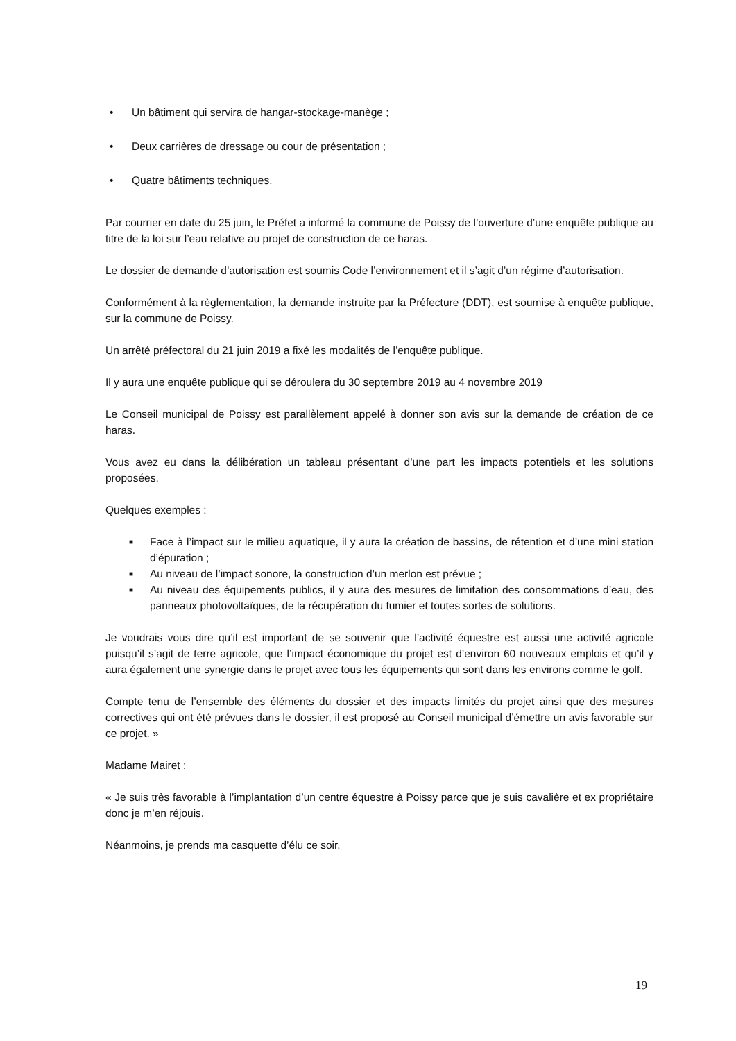• Un bâtiment qui servira de hangar-stockage-manège ;
• Deux carrières de dressage ou cour de présentation ;
• Quatre bâtiments techniques.
Par courrier en date du 25 juin, le Préfet a informé la commune de Poissy de l’ouverture d’une enquête publique au titre de la loi sur l’eau relative au projet de construction de ce haras.
Le dossier de demande d’autorisation est soumis Code l’environnement et il s’agit d’un régime d’autorisation.
Conformément à la règlementation, la demande instruite par la Préfecture (DDT), est soumise à enquête publique, sur la commune de Poissy.
Un arrêté préfectoral du 21 juin 2019 a fixé les modalités de l’enquête publique.
Il y aura une enquête publique qui se déroulera du 30 septembre 2019 au 4 novembre 2019
Le Conseil municipal de Poissy est parallèlement appelé à donner son avis sur la demande de création de ce haras.
Vous avez eu dans la délibération un tableau présentant d’une part les impacts potentiels et les solutions proposées.
Quelques exemples :
■ Face à l’impact sur le milieu aquatique, il y aura la création de bassins, de rétention et d’une mini station d’épuration ;
■ Au niveau de l’impact sonore, la construction d’un merlon est prévue ;
■ Au niveau des équipements publics, il y aura des mesures de limitation des consommations d’eau, des panneaux photovoltaïques, de la récupération du fumier et toutes sortes de solutions.
Je voudrais vous dire qu’il est important de se souvenir que l’activité équestre est aussi une activité agricole puisqu’il s’agit de terre agricole, que l’impact économique du projet est d’environ 60 nouveaux emplois et qu’il y aura également une synergie dans le projet avec tous les équipements qui sont dans les environs comme le golf.
Compte tenu de l’ensemble des éléments du dossier et des impacts limités du projet ainsi que des mesures correctives qui ont été prévues dans le dossier, il est proposé au Conseil municipal d’émettre un avis favorable sur ce projet. »
Madame Mairet :
« Je suis très favorable à l’implantation d’un centre équestre à Poissy parce que je suis cavalière et ex propriétaire donc je m’en réjouis.
Néanmoins, je prends ma casquette d’élu ce soir.
19